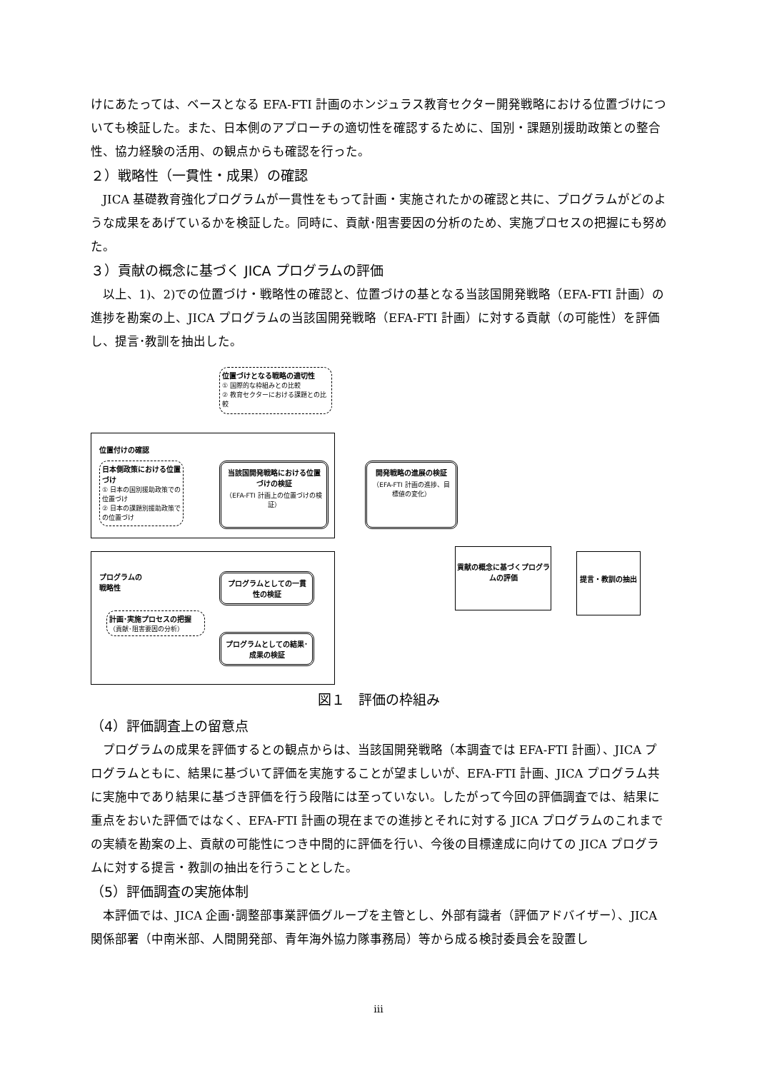けにあたっては、ベースとなる EFA-FTI 計画のホンジュラス教育セクター開発戦略における位置づけについても検証した。また、日本側のアプローチの適切性を確認するために、国別・課題別援助政策との整合性、協力経験の活用、の観点からも確認を行った。
２）戦略性（一貫性・成果）の確認
JICA 基礎教育強化プログラムが一貫性をもって計画・実施されたかの確認と共に、プログラムがどのような成果をあげているかを検証した。同時に、貢献･阻害要因の分析のため、実施プロセスの把握にも努めた。
３）貢献の概念に基づく JICA プログラムの評価
以上、1)、2)での位置づけ・戦略性の確認と、位置づけの基となる当該国開発戦略（EFA-FTI 計画）の進捗を勘案の上、JICA プログラムの当該国開発戦略（EFA-FTI 計画）に対する貢献（の可能性）を評価し、提言･教訓を抽出した。
位置づけとなる戦略の適切性
① 国際的な枠組みとの比較
② 教育セクターにおける課題との比較
位置付けの確認
日本側政策における位置づけ
① 日本の国別援助政策での位置づけ
② 日本の課題別援助政策での位置づけ
当該国開発戦略における位置づけの検証
（EFA-FTI 計画上の位置づけの検証）
開発戦略の進展の検証
（EFA-FTI 計画の進捗、目標値の変化）
プログラムの
戦略性
計画･実施プロセスの把握
（貢献･阻害要因の分析）
プログラムとしての一貫性の検証
プログラムとしての結果･成果の検証
貢献の概念に基づくプログラムの評価
提言・教訓の抽出
図１　評価の枠組み
（4）評価調査上の留意点
プログラムの成果を評価するとの観点からは、当該国開発戦略（本調査では EFA-FTI 計画）、JICA プログラムともに、結果に基づいて評価を実施することが望ましいが、EFA-FTI 計画、JICA プログラム共に実施中であり結果に基づき評価を行う段階には至っていない。したがって今回の評価調査では、結果に重点をおいた評価ではなく、EFA-FTI 計画の現在までの進捗とそれに対する JICA プログラムのこれまでの実績を勘案の上、貢献の可能性につき中間的に評価を行い、今後の目標達成に向けての JICA プログラムに対する提言・教訓の抽出を行うこととした。
（5）評価調査の実施体制
本評価では、JICA 企画･調整部事業評価グループを主管とし、外部有識者（評価アドバイザー）、JICA 関係部署（中南米部、人間開発部、青年海外協力隊事務局）等から成る検討委員会を設置し
iii